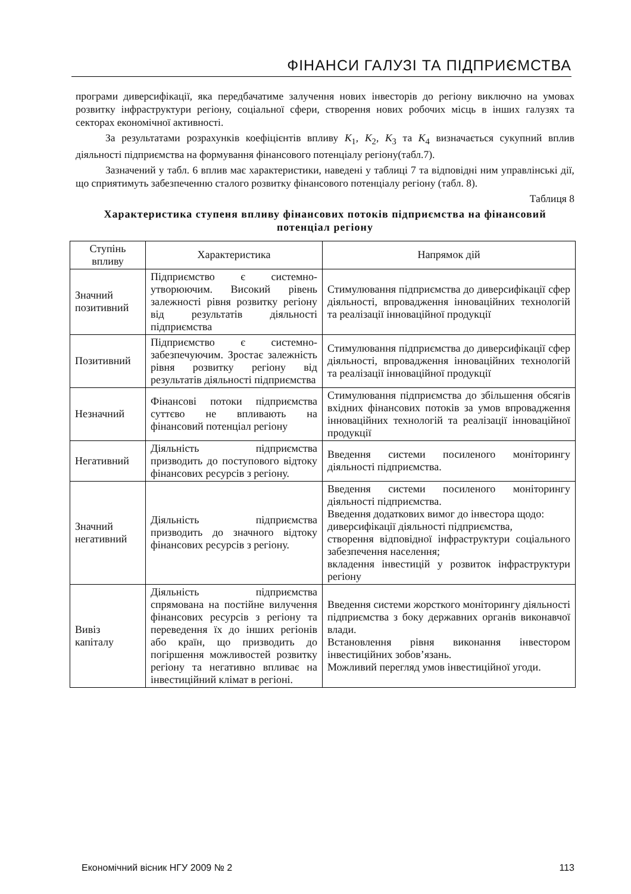ФІНАНСИ ГАЛУЗІ ТА ПІДПРИЄМСТВА
програми диверсифікації, яка передбачатиме залучення нових інвесторів до регіону виключно на умовах розвитку інфраструктури регіону, соціальної сфери, створення нових робочих місць в інших галузях та секторах економічної активності.
За результатами розрахунків коефіцієнтів впливу K<sub>1</sub>, K<sub>2</sub>, K<sub>3</sub> та K<sub>4</sub> визначається сукупний вплив діяльності підприємства на формування фінансового потенціалу регіону(табл.7).
Зазначений у табл. 6 вплив має характеристики, наведені у таблиці 7 та відповідні ним управлінські дії, що сприятимуть забезпеченню сталого розвитку фінансового потенціалу регіону (табл. 8).
Таблиця 8
Характеристика ступеня впливу фінансових потоків підприємства на фінансовий потенціал регіону
| Ступінь впливу | Характеристика | Напрямок дій |
| --- | --- | --- |
| Значний позитивний | Підприємство є системно-утворюючим. Високий рівень залежності рівня розвитку регіону від результатів діяльності підприємства | Стимулювання підприємства до диверсифікації сфер діяльності, впровадження інноваційних технологій та реалізації інноваційної продукції |
| Позитивний | Підприємство є системно-забезпечуючим. Зростає залежність рівня розвитку регіону від результатів діяльності підприємства | Стимулювання підприємства до диверсифікації сфер діяльності, впровадження інноваційних технологій та реалізації інноваційної продукції |
| Незначний | Фінансові потоки підприємства суттєво не впливають на фінансовий потенціал регіону | Стимулювання підприємства до збільшення обсягів вхідних фінансових потоків за умов впровадження інноваційних технологій та реалізації інноваційної продукції |
| Негативний | Діяльність підприємства призводить до поступового відтоку фінансових ресурсів з регіону. | Введення системи посиленого моніторингу діяльності підприємства. |
| Значний негативний | Діяльність підприємства призводить до значного відтоку фінансових ресурсів з регіону. | Введення системи посиленого моніторингу діяльності підприємства. Введення додаткових вимог до інвестора щодо: диверсифікації діяльності підприємства, створення відповідної інфраструктури соціального забезпечення населення; вкладення інвестицій у розвиток інфраструктури регіону |
| Вивіз капіталу | Діяльність підприємства спрямована на постійне вилучення фінансових ресурсів з регіону та переведення їх до інших регіонів або країн, що призводить до погіршення можливостей розвитку регіону та негативно впливає на інвестиційний клімат в регіоні. | Введення системи жорсткого моніторингу діяльності підприємства з боку державних органів виконавчої влади. Встановлення рівня виконання інвестором інвестиційних зобов’язань. Можливий перегляд умов інвестиційної угоди. |
Економічний вісник НГУ 2009 № 2 113